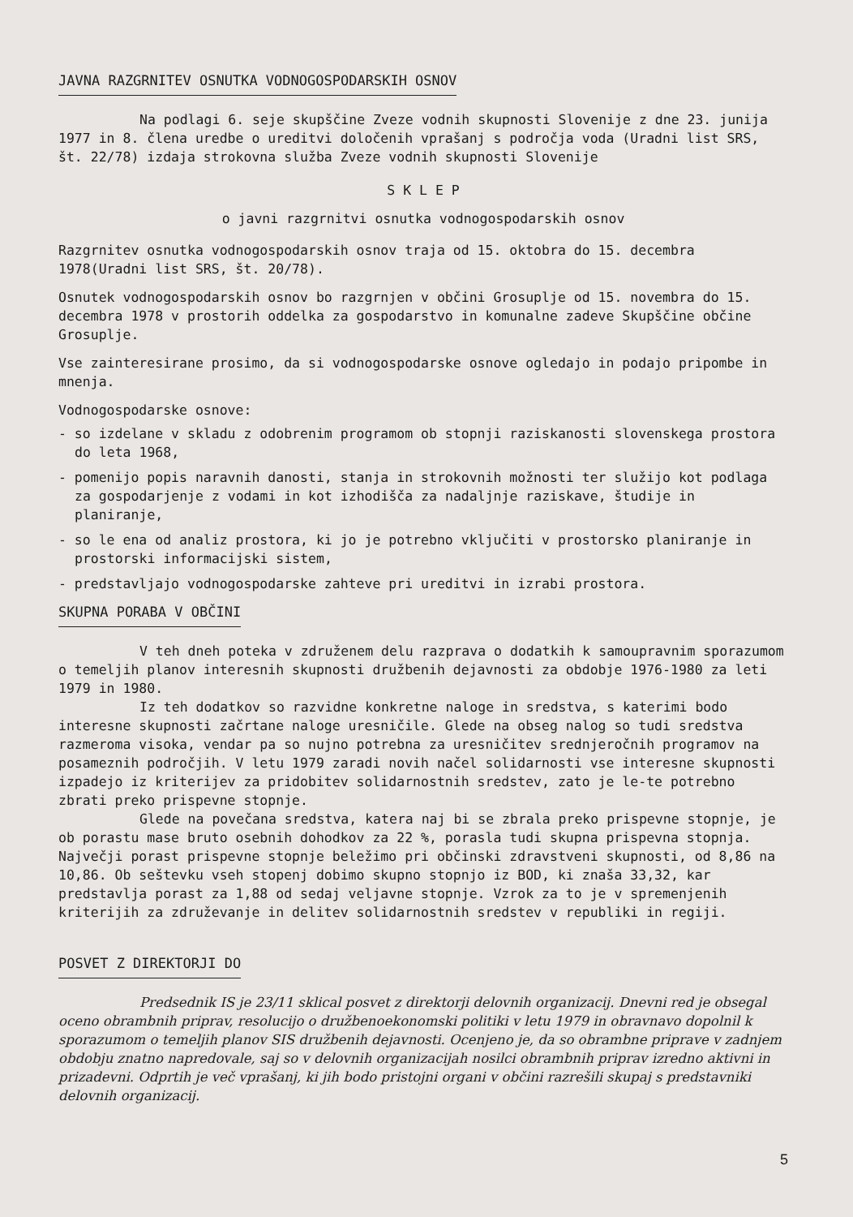JAVNA RAZGRNITEV OSNUTKA VODNOGOSPODARSKIH OSNOV
Na podlagi 6. seje skupščine Zveze vodnih skupnosti Slovenije z dne 23. junija 1977 in 8. člena uredbe o ureditvi določenih vprašanj s področja voda (Uradni list SRS, št. 22/78) izdaja strokovna služba Zveze vodnih skupnosti Slovenije
S K L E P
o javni razgrnitvi osnutka vodnogospodarskih osnov
Razgrnitev osnutka vodnogospodarskih osnov traja od 15. oktobra do 15. decembra 1978(Uradni list SRS, št. 20/78).
Osnutek vodnogospodarskih osnov bo razgrnjen v občini Grosuplje od 15. novembra do 15. decembra 1978 v prostorih oddelka za gospodarstvo in komunalne zadeve Skupščine občine Grosuplje.
Vse zainteresirane prosimo, da si vodnogospodarske osnove ogledajo in podajo pripombe in mnenja.
Vodnogospodarske osnove:
- so izdelane v skladu z odobrenim programom ob stopnji raziskanosti slovenskega prostora do leta 1968,
- pomenijo popis naravnih danosti, stanja in strokovnih možnosti ter služijo kot podlaga za gospodarjenje z vodami in kot izhodišča za nadaljnje raziskave, študije in planiranje,
- so le ena od analiz prostora, ki jo je potrebno vključiti v prostorsko planiranje in prostorski informacijski sistem,
- predstavljajo vodnogospodarske zahteve pri ureditvi in izrabi prostora.
SKUPNA PORABA V OBČINI
V teh dneh poteka v združenem delu razprava o dodatkih k samoupravnim sporazumom o temeljih planov interesnih skupnosti družbenih dejavnosti za obdobje 1976-1980 za leti 1979 in 1980.
Iz teh dodatkov so razvidne konkretne naloge in sredstva, s katerimi bodo interesne skupnosti začrtane naloge uresničile. Glede na obseg nalog so tudi sredstva razmeroma visoka, vendar pa so nujno potrebna za uresničitev srednjeročnih programov na posameznih področjih. V letu 1979 zaradi novih načel solidarnosti vse interesne skupnosti izpadejo iz kriterijev za pridobitev solidarnostnih sredstev, zato je le-te potrebno zbrati preko prispevne stopnje.
Glede na povečana sredstva, katera naj bi se zbrala preko prispevne stopnje, je ob porastu mase bruto osebnih dohodkov za 22 %, porasla tudi skupna prispevna stopnja. Največji porast prispevne stopnje beležimo pri občinski zdravstveni skupnosti, od 8,86 na 10,86. Ob seštevku vseh stopenj dobimo skupno stopnjo iz BOD, ki znaša 33,32, kar predstavlja porast za 1,88 od sedaj veljavne stopnje. Vzrok za to je v spremenjenih kriterijih za združevanje in delitev solidarnostnih sredstev v republiki in regiji.
POSVET Z DIREKTORJI DO
Predsednik IS je 23/11 sklical posvet z direktorji delovnih organizacij. Dnevni red je obsegal oceno obrambnih priprav, resolucijo o družbenoekonomski politiki v letu 1979 in obravnavo dopolnil k sporazumom o temeljih planov SIS družbenih dejavnosti. Ocenjeno je, da so obrambne priprave v zadnjem obdobju znatno napredovale, saj so v delovnih organizacijah nosilci obrambnih priprav izredno aktivni in prizadevni. Odprtih je več vprašanj, ki jih bodo pristojni organi v občini razrešili skupaj s predstavniki delovnih organizacij.
5